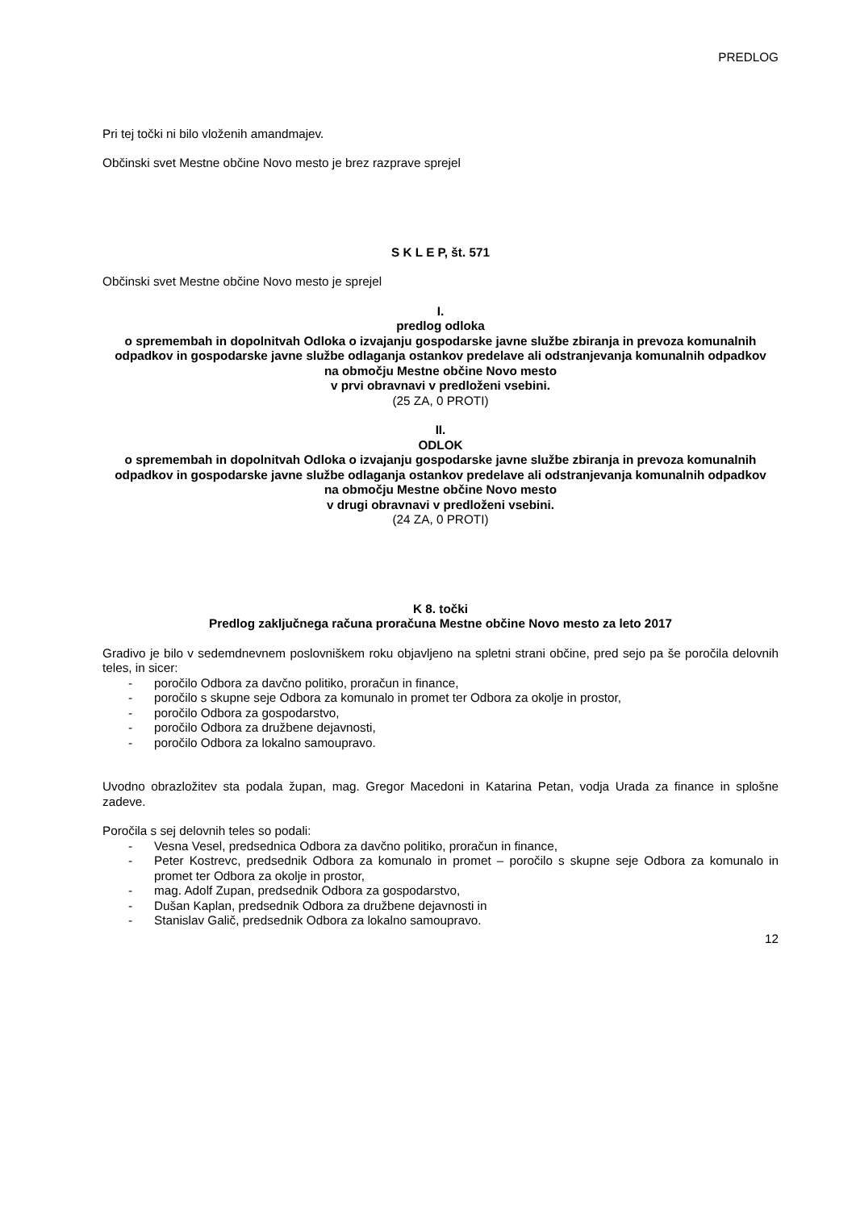PREDLOG
Pri tej točki ni bilo vloženih amandmajev.
Občinski svet Mestne občine Novo mesto je brez razprave sprejel
S K L E P, št. 571
Občinski svet Mestne občine Novo mesto je sprejel
I.
predlog odloka
o spremembah in dopolnitvah Odloka o izvajanju gospodarske javne službe zbiranja in prevoza komunalnih odpadkov in gospodarske javne službe odlaganja ostankov predelave ali odstranjevanja komunalnih odpadkov
na območju Mestne občine Novo mesto
v prvi obravnavi v predloženi vsebini.
(25 ZA, 0 PROTI)
II.
ODLOK
o spremembah in dopolnitvah Odloka o izvajanju gospodarske javne službe zbiranja in prevoza komunalnih odpadkov in gospodarske javne službe odlaganja ostankov predelave ali odstranjevanja komunalnih odpadkov
na območju Mestne občine Novo mesto
v drugi obravnavi v predloženi vsebini.
(24 ZA, 0 PROTI)
K 8. točki
Predlog zaključnega računa proračuna Mestne občine Novo mesto za leto 2017
Gradivo je bilo v sedemdnevnem poslovniškem roku objavljeno na spletni strani občine, pred sejo pa še poročila delovnih teles, in sicer:
- poročilo Odbora za davčno politiko, proračun in finance,
- poročilo s skupne seje Odbora za komunalo in promet ter Odbora za okolje in prostor,
- poročilo Odbora za gospodarstvo,
- poročilo Odbora za družbene dejavnosti,
- poročilo Odbora za lokalno samoupravo.
Uvodno obrazložitev sta podala župan, mag. Gregor Macedoni in Katarina Petan, vodja Urada za finance in splošne zadeve.
Poročila s sej delovnih teles so podali:
- Vesna Vesel, predsednica Odbora za davčno politiko, proračun in finance,
- Peter Kostrevc, predsednik Odbora za komunalo in promet – poročilo s skupne seje Odbora za komunalo in promet ter Odbora za okolje in prostor,
- mag. Adolf Zupan, predsednik Odbora za gospodarstvo,
- Dušan Kaplan, predsednik Odbora za družbene dejavnosti in
- Stanislav Galič, predsednik Odbora za lokalno samoupravo.
12